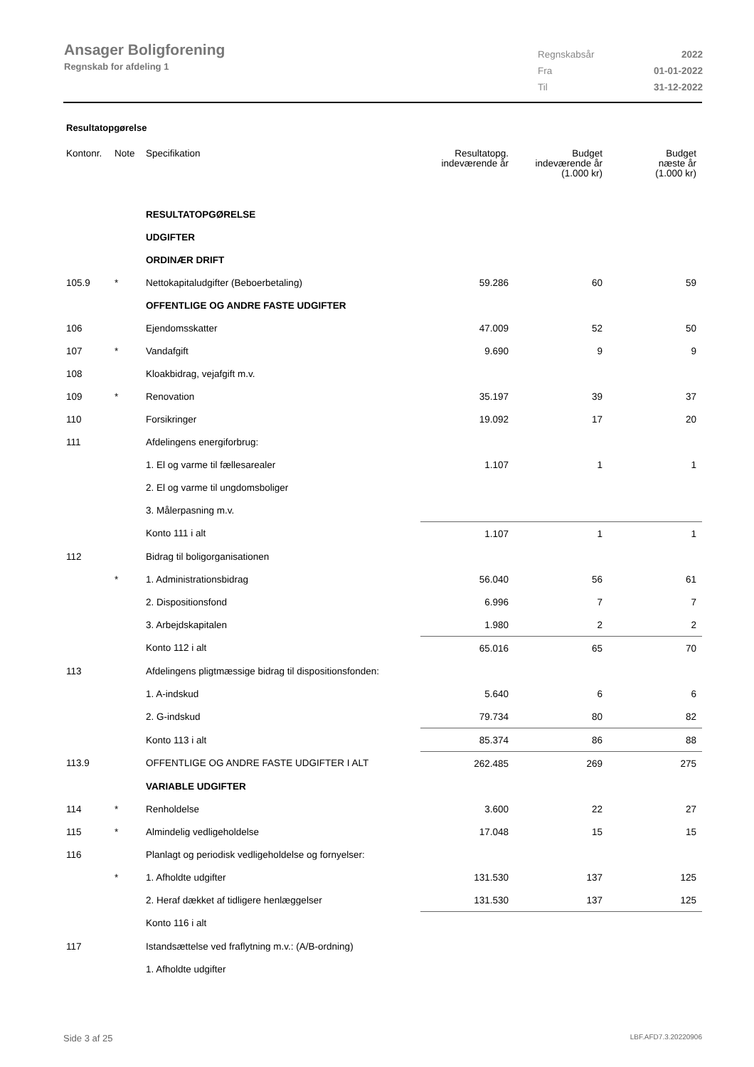Ansager Boligforening
Regnskab for afdeling 1
| Regnskabsår | 2022 |
| Fra | 01-01-2022 |
| Til | 31-12-2022 |
Resultatopgørelse
| Kontonr. | Note | Specifikation | Resultatopg. indeværende år | Budget indeværende år (1.000 kr) | Budget næste år (1.000 kr) |
| --- | --- | --- | --- | --- | --- |
| | | RESULTATOPGØRELSE | | | |
| | | UDGIFTER | | | |
| | | ORDINÆR DRIFT | | | |
| 105.9 | * | Nettokapitaludgifter (Beboerbetaling) | 59.286 | 60 | 59 |
| | | OFFENTLIGE OG ANDRE FASTE UDGIFTER | | | |
| 106 | | Ejendomsskatter | 47.009 | 52 | 50 |
| 107 | * | Vandafgift | 9.690 | 9 | 9 |
| 108 | | Kloakbidrag, vejafgift m.v. | | | |
| 109 | * | Renovation | 35.197 | 39 | 37 |
| 110 | | Forsikringer | 19.092 | 17 | 20 |
| 111 | | Afdelingens energiforbrug: | | | |
| | | 1. El og varme til fællesarealer | 1.107 | 1 | 1 |
| | | 2. El og varme til ungdomsboliger | | | |
| | | 3. Målerpasning m.v. | | | |
| | | Konto 111 i alt | 1.107 | 1 | 1 |
| 112 | | Bidrag til boligorganisationen | | | |
| | * | 1. Administrationsbidrag | 56.040 | 56 | 61 |
| | | 2. Dispositionsfond | 6.996 | 7 | 7 |
| | | 3. Arbejdskapitalen | 1.980 | 2 | 2 |
| | | Konto 112 i alt | 65.016 | 65 | 70 |
| 113 | | Afdelingens pligtmæssige bidrag til dispositionsfonden: | | | |
| | | 1. A-indskud | 5.640 | 6 | 6 |
| | | 2. G-indskud | 79.734 | 80 | 82 |
| | | Konto 113 i alt | 85.374 | 86 | 88 |
| 113.9 | | OFFENTLIGE OG ANDRE FASTE UDGIFTER I ALT | 262.485 | 269 | 275 |
| | | VARIABLE UDGIFTER | | | |
| 114 | * | Renholdelse | 3.600 | 22 | 27 |
| 115 | * | Almindelig vedligeholdelse | 17.048 | 15 | 15 |
| 116 | | Planlagt og periodisk vedligeholdelse og fornyelser: | | | |
| | * | 1. Afholdte udgifter | 131.530 | 137 | 125 |
| | | 2. Heraf dækket af tidligere henlæggelser | 131.530 | 137 | 125 |
| | | Konto 116 i alt | | | |
| 117 | | Istandsættelse ved fraflytning m.v.: (A/B-ordning) | | | |
| | | 1. Afholdte udgifter | | | |
Side 3 af 25 LBF.AFD7.3.20220906